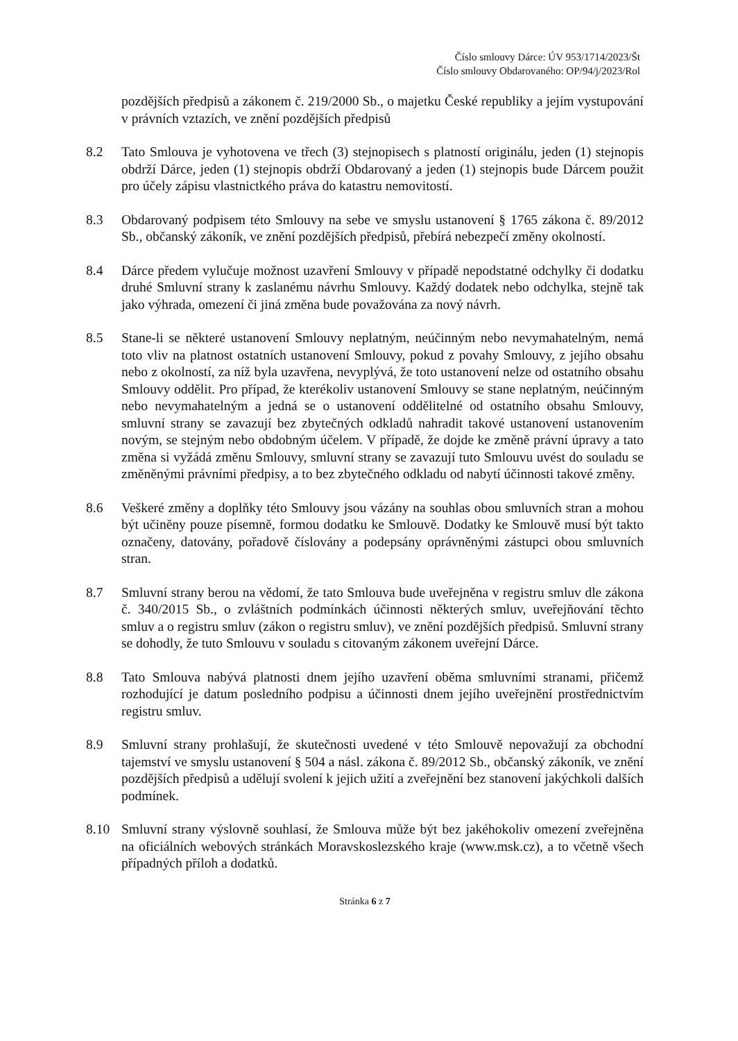Číslo smlouvy Dárce: ÚV 953/1714/2023/Št
Číslo smlouvy Obdarovaného: OP/94/j/2023/Rol
pozdějších předpisů a zákonem č. 219/2000 Sb., o majetku České republiky a jejím vystupování v právních vztazích, ve znění pozdějších předpisů
8.2 Tato Smlouva je vyhotovena ve třech (3) stejnopisech s platností originálu, jeden (1) stejnopis obdrží Dárce, jeden (1) stejnopis obdrží Obdarovaný a jeden (1) stejnopis bude Dárcem použit pro účely zápisu vlastnictkého práva do katastru nemovitostí.
8.3 Obdarovaný podpisem této Smlouvy na sebe ve smyslu ustanovení § 1765 zákona č. 89/2012 Sb., občanský zákoník, ve znění pozdějších předpisů, přebírá nebezpečí změny okolností.
8.4 Dárce předem vylučuje možnost uzavření Smlouvy v případě nepodstatné odchylky či dodatku druhé Smluvní strany k zaslanému návrhu Smlouvy. Každý dodatek nebo odchylka, stejně tak jako výhrada, omezení či jiná změna bude považována za nový návrh.
8.5 Stane-li se některé ustanovení Smlouvy neplatným, neúčinným nebo nevymahatelným, nemá toto vliv na platnost ostatních ustanovení Smlouvy, pokud z povahy Smlouvy, z jejího obsahu nebo z okolností, za níž byla uzavřena, nevyplývá, že toto ustanovení nelze od ostatního obsahu Smlouvy oddělit. Pro případ, že kterékoliv ustanovení Smlouvy se stane neplatným, neúčinným nebo nevymahatelným a jedná se o ustanovení oddělitelné od ostatního obsahu Smlouvy, smluvní strany se zavazují bez zbytečných odkladů nahradit takové ustanovení ustanovením novým, se stejným nebo obdobným účelem. V případě, že dojde ke změně právní úpravy a tato změna si vyžádá změnu Smlouvy, smluvní strany se zavazují tuto Smlouvu uvést do souladu se změněnými právními předpisy, a to bez zbytečného odkladu od nabytí účinnosti takové změny.
8.6 Veškeré změny a doplňky této Smlouvy jsou vázány na souhlas obou smluvních stran a mohou být učiněny pouze písemně, formou dodatku ke Smlouvě. Dodatky ke Smlouvě musí být takto označeny, datovány, pořadově číslovány a podepsány oprávněnými zástupci obou smluvních stran.
8.7 Smluvní strany berou na vědomí, že tato Smlouva bude uveřejněna v registru smluv dle zákona č. 340/2015 Sb., o zvláštních podmínkách účinnosti některých smluv, uveřejňování těchto smluv a o registru smluv (zákon o registru smluv), ve znění pozdějších předpisů. Smluvní strany se dohodly, že tuto Smlouvu v souladu s citovaným zákonem uveřejní Dárce.
8.8 Tato Smlouva nabývá platnosti dnem jejího uzavření oběma smluvními stranami, přičemž rozhodující je datum posledního podpisu a účinnosti dnem jejího uveřejnění prostřednictvím registru smluv.
8.9 Smluvní strany prohlašují, že skutečnosti uvedené v této Smlouvě nepovažují za obchodní tajemství ve smyslu ustanovení § 504 a násl. zákona č. 89/2012 Sb., občanský zákoník, ve znění pozdějších předpisů a udělují svolení k jejich užití a zveřejnění bez stanovení jakýchkoli dalších podmínek.
8.10 Smluvní strany výslovně souhlasí, že Smlouva může být bez jakéhokoliv omezení zveřejněna na oficiálních webových stránkách Moravskoslezského kraje (www.msk.cz), a to včetně všech případných příloh a dodatků.
Stránka 6 z 7